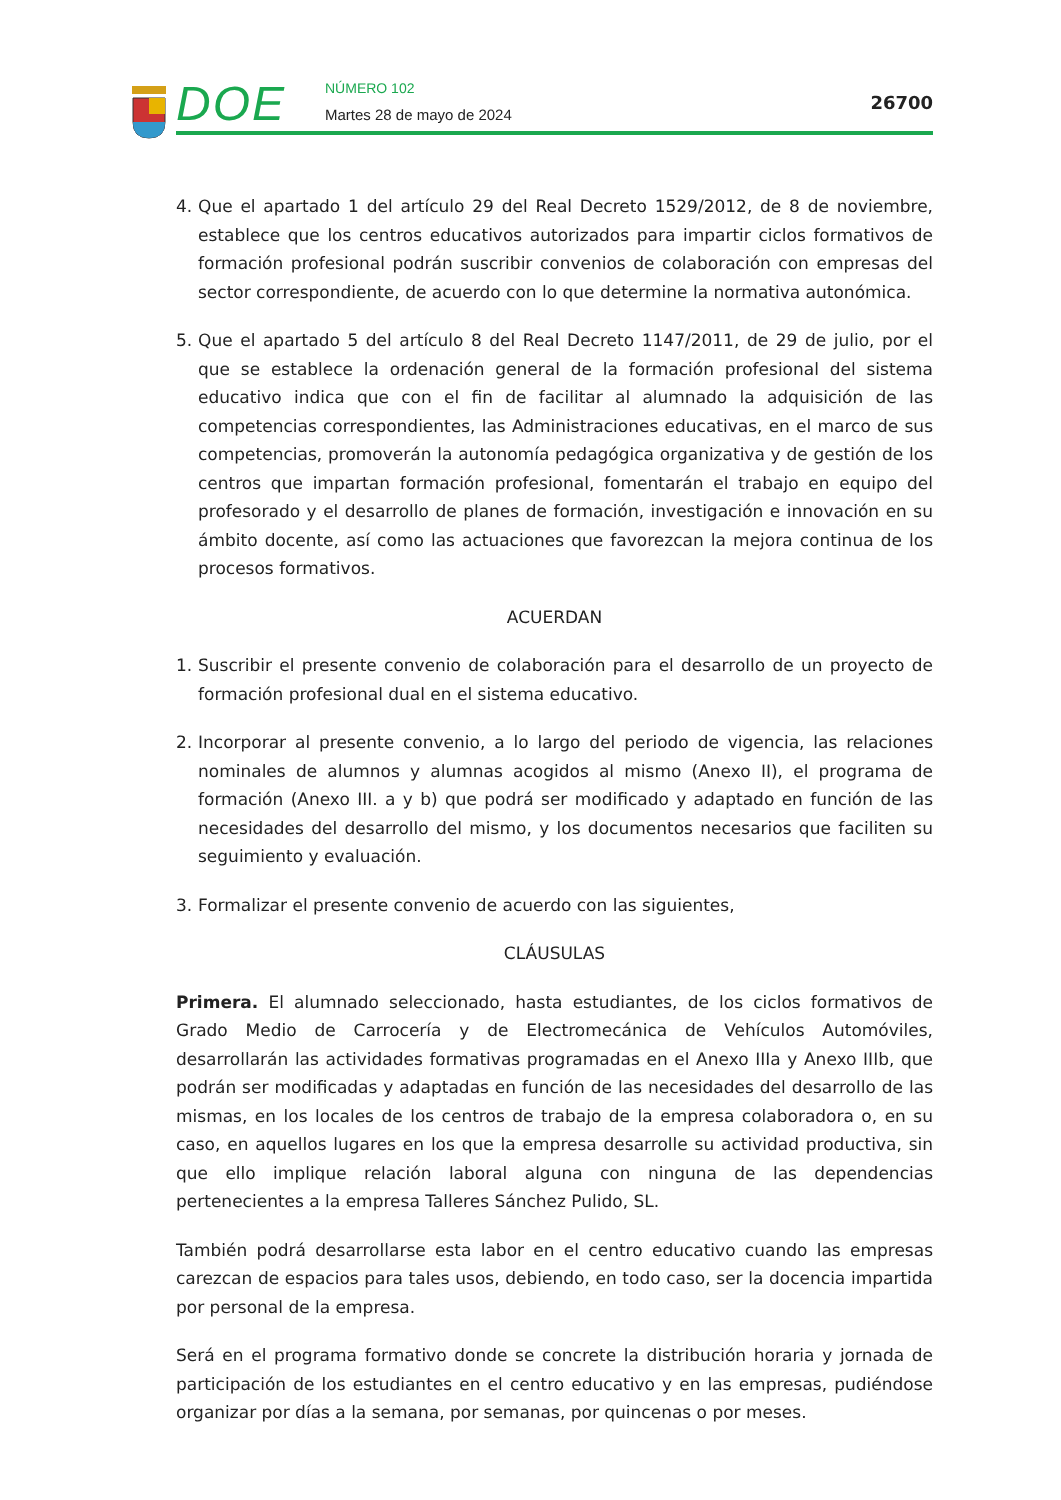DOE NÚMERO 102
Martes 28 de mayo de 2024
26700
4. Que el apartado 1 del artículo 29 del Real Decreto 1529/2012, de 8 de noviembre, establece que los centros educativos autorizados para impartir ciclos formativos de formación profesional podrán suscribir convenios de colaboración con empresas del sector correspondiente, de acuerdo con lo que determine la normativa autonómica.
5. Que el apartado 5 del artículo 8 del Real Decreto 1147/2011, de 29 de julio, por el que se establece la ordenación general de la formación profesional del sistema educativo indica que con el fin de facilitar al alumnado la adquisición de las competencias correspondientes, las Administraciones educativas, en el marco de sus competencias, promoverán la autonomía pedagógica organizativa y de gestión de los centros que impartan formación profesional, fomentarán el trabajo en equipo del profesorado y el desarrollo de planes de formación, investigación e innovación en su ámbito docente, así como las actuaciones que favorezcan la mejora continua de los procesos formativos.
ACUERDAN
1. Suscribir el presente convenio de colaboración para el desarrollo de un proyecto de formación profesional dual en el sistema educativo.
2. Incorporar al presente convenio, a lo largo del periodo de vigencia, las relaciones nominales de alumnos y alumnas acogidos al mismo (Anexo II), el programa de formación (Anexo III. a y b) que podrá ser modificado y adaptado en función de las necesidades del desarrollo del mismo, y los documentos necesarios que faciliten su seguimiento y evaluación.
3. Formalizar el presente convenio de acuerdo con las siguientes,
CLÁUSULAS
Primera. El alumnado seleccionado, hasta estudiantes, de los ciclos formativos de Grado Medio de Carrocería y de Electromecánica de Vehículos Automóviles, desarrollarán las actividades formativas programadas en el Anexo IIIa y Anexo IIIb, que podrán ser modificadas y adaptadas en función de las necesidades del desarrollo de las mismas, en los locales de los centros de trabajo de la empresa colaboradora o, en su caso, en aquellos lugares en los que la empresa desarrolle su actividad productiva, sin que ello implique relación laboral alguna con ninguna de las dependencias pertenecientes a la empresa Talleres Sánchez Pulido, SL.
También podrá desarrollarse esta labor en el centro educativo cuando las empresas carezcan de espacios para tales usos, debiendo, en todo caso, ser la docencia impartida por personal de la empresa.
Será en el programa formativo donde se concrete la distribución horaria y jornada de participación de los estudiantes en el centro educativo y en las empresas, pudiéndose organizar por días a la semana, por semanas, por quincenas o por meses.